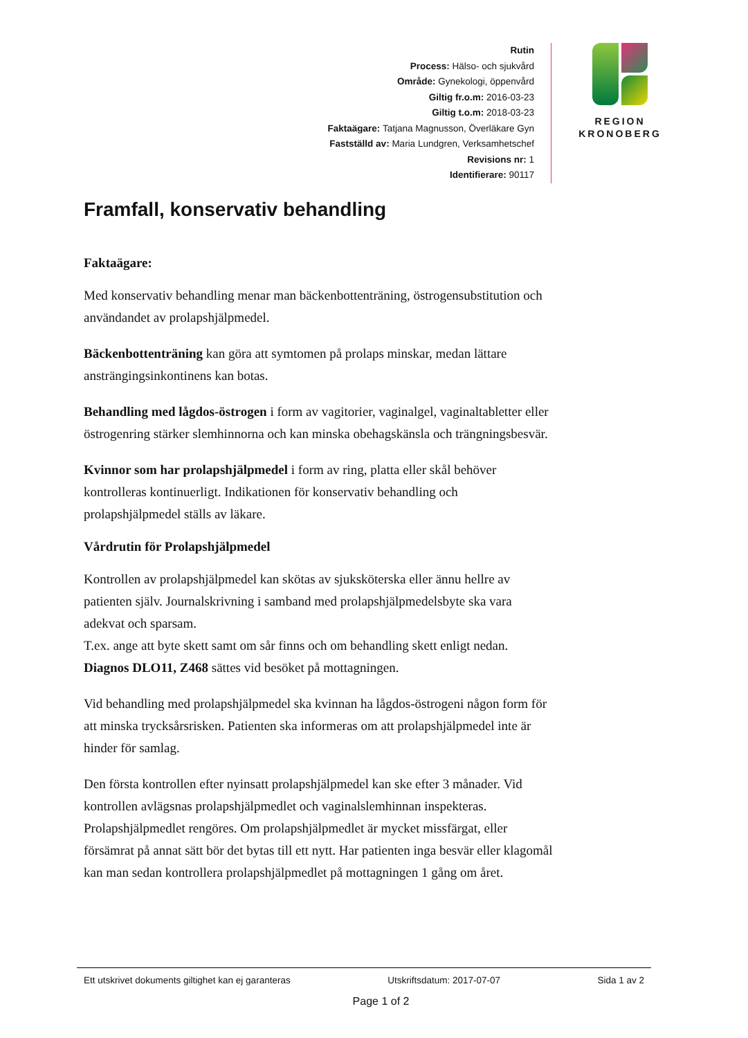Rutin
Process: Hälso- och sjukvård
Område: Gynekologi, öppenvård
Giltig fr.o.m: 2016-03-23
Giltig t.o.m: 2018-03-23
Faktaägare: Tatjana Magnusson, Överläkare Gyn
Fastställd av: Maria Lundgren, Verksamhetschef
Revisions nr: 1
Identifierare: 90117
REGION
KRONOBERG
Framfall, konservativ behandling
Faktaägare:
Med konservativ behandling menar man bäckenbottenträning, östrogensubstitution och användandet av prolapshjälpmedel.
Bäckenbottenträning kan göra att symtomen på prolaps minskar, medan lättare ansträngingsinkontinens kan botas.
Behandling med lågdos-östrogen i form av vagitorier, vaginalgel, vaginaltabletter eller östrogenring stärker slemhinnorna och kan minska obehagskänsla och trängningsbesvär.
Kvinnor som har prolapshjälpmedel i form av ring, platta eller skål behöver kontrolleras kontinuerligt. Indikationen för konservativ behandling och prolapshjälpmedel ställs av läkare.
Vårdrutin för Prolapshjälpmedel
Kontrollen av prolapshjälpmedel kan skötas av sjuksköterska eller ännu hellre av patienten själv. Journalskrivning i samband med prolapshjälpmedelsbyte ska vara adekvat och sparsam.
T.ex. ange att byte skett samt om sår finns och om behandling skett enligt nedan.
Diagnos DLO11, Z468 sättes vid besöket på mottagningen.
Vid behandling med prolapshjälpmedel ska kvinnan ha lågdos-östrogeni någon form för att minska trycksårsrisken. Patienten ska informeras om att prolapshjälpmedel inte är hinder för samlag.
Den första kontrollen efter nyinsatt prolapshjälpmedel kan ske efter 3 månader. Vid kontrollen avlägsnas prolapshjälpmedlet och vaginalslemhinnan inspekteras. Prolapshjälpmedlet rengöres. Om prolapshjälpmedlet är mycket missfärgat, eller försämrat på annat sätt bör det bytas till ett nytt. Har patienten inga besvär eller klagomål kan man sedan kontrollera prolapshjälpmedlet på mottagningen 1 gång om året.
Ett utskrivet dokuments giltighet kan ej garanteras Utskriftsdatum: 2017-07-07 Sida 1 av 2
Page 1 of 2